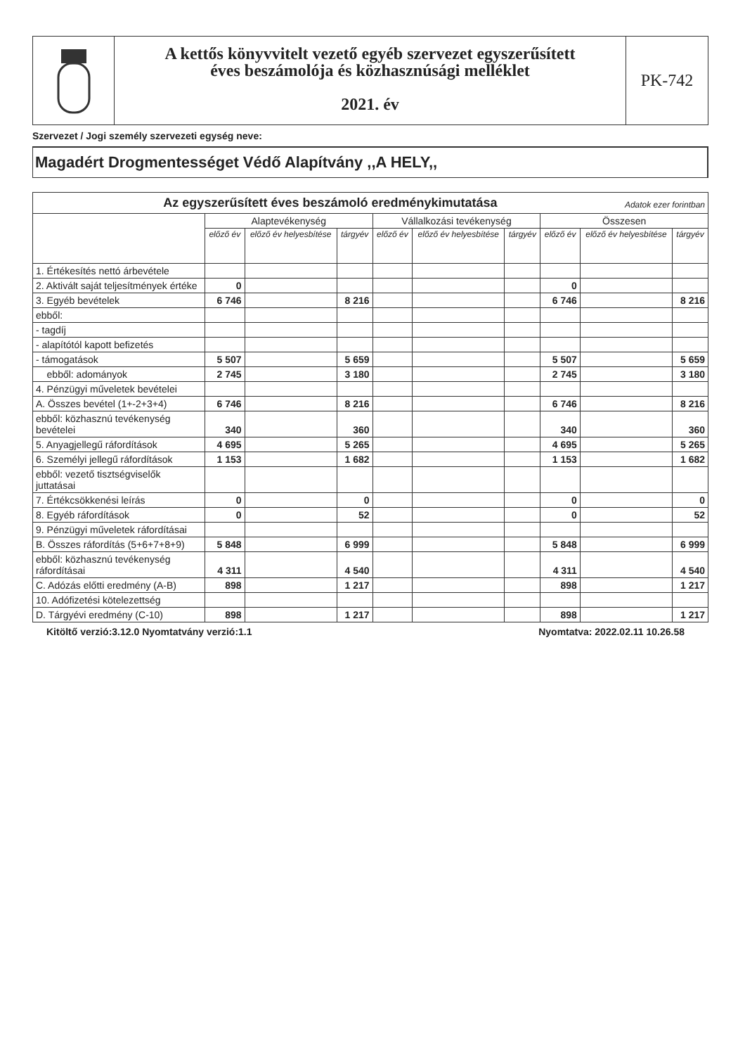A kettős könyvvitelt vezető egyéb szervezet egyszerűsített
éves beszámolója és közhasznúsági melléklet
2021. év
PK-742
Szervezet / Jogi személy szervezeti egység neve:
Magadért Drogmentességet Védő Alapítvány ,,A HELY,,
| Az egyszerűsített éves beszámoló eredménykimutatása Adatok ezer forintban | | | | | | | | | |
| --- | --- | --- | --- | --- | --- | --- | --- | --- | --- |
| | Alaptevékenység | | | Vállalkozási tevékenység | | | Összesen | | |
| | előző év | előző év helyesbítése | tárgyév | előző év | előző év helyesbítése | tárgyév | előző év | előző év helyesbítése | tárgyév |
| 1. Értékesítés nettó árbevétele | | | | | | | | | |
| 2. Aktivált saját teljesítmények értéke | 0 | | | | | | 0 | | |
| 3. Egyéb bevételek | 6 746 | | 8 216 | | | | 6 746 | | 8 216 |
| ebből: | | | | | | | | | |
| - tagdíj | | | | | | | | | |
| - alapítótól kapott befizetés | | | | | | | | | |
| - támogatások | 5 507 | | 5 659 | | | | 5 507 | | 5 659 |
| ebből: adományok | 2 745 | | 3 180 | | | | 2 745 | | 3 180 |
| 4. Pénzügyi műveletek bevételei | | | | | | | | | |
| A. Összes bevétel (1+-2+3+4) | 6 746 | | 8 216 | | | | 6 746 | | 8 216 |
| ebből: közhasznú tevékenység bevételei | 340 | | 360 | | | | 340 | | 360 |
| 5. Anyagjellegű ráfordítások | 4 695 | | 5 265 | | | | 4 695 | | 5 265 |
| 6. Személyi jellegű ráfordítások | 1 153 | | 1 682 | | | | 1 153 | | 1 682 |
| ebből: vezető tisztségviselők juttatásai | | | | | | | | | |
| 7. Értékcsökkenési leírás | 0 | | 0 | | | | 0 | | 0 |
| 8. Egyéb ráfordítások | 0 | | 52 | | | | 0 | | 52 |
| 9. Pénzügyi műveletek ráfordításai | | | | | | | | | |
| B. Összes ráfordítás (5+6+7+8+9) | 5 848 | | 6 999 | | | | 5 848 | | 6 999 |
| ebből: közhasznú tevékenység ráfordításai | 4 311 | | 4 540 | | | | 4 311 | | 4 540 |
| C. Adózás előtti eredmény (A-B) | 898 | | 1 217 | | | | 898 | | 1 217 |
| 10. Adófizetési kötelezettség | | | | | | | | | |
| D. Tárgyévi eredmény (C-10) | 898 | | 1 217 | | | | 898 | | 1 217 |
Kitöltő verzió:3.12.0 Nyomtatvány verzió:1.1 Nyomtatva: 2022.02.11 10.26.58